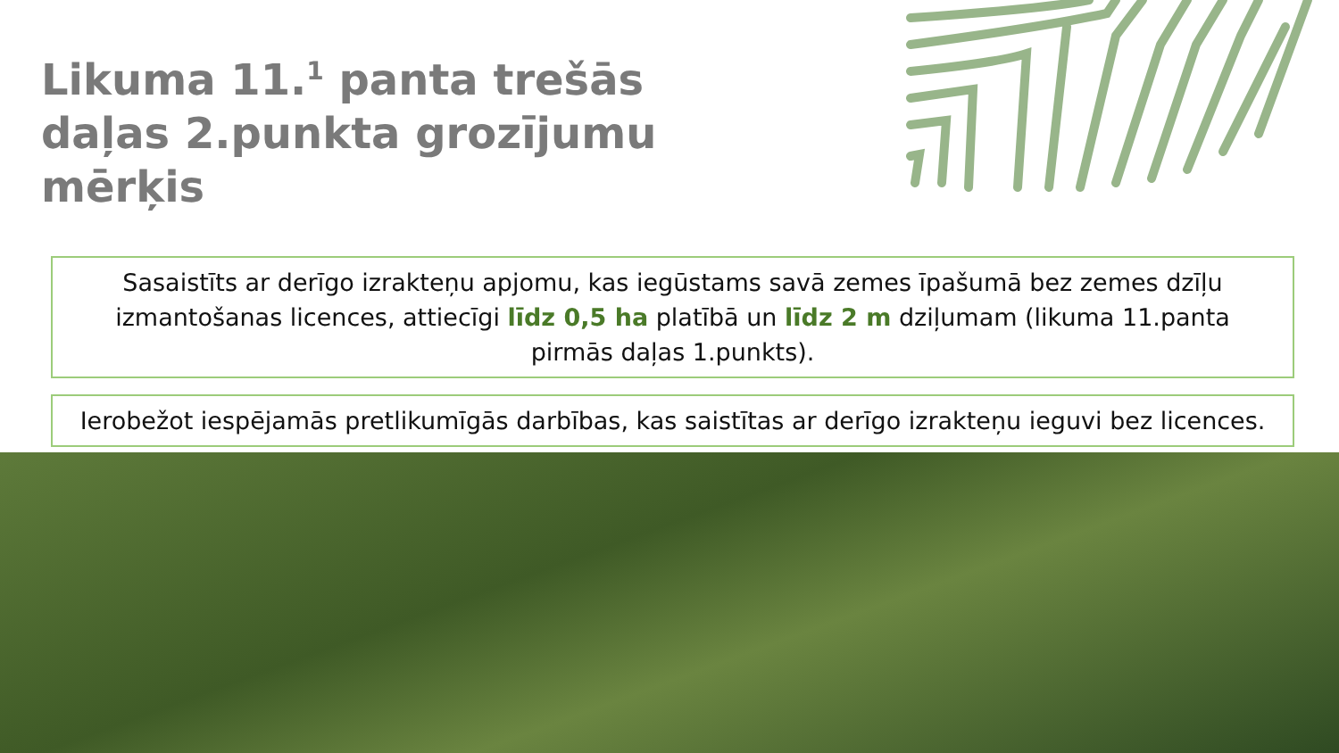Likuma 11.<sup>1</sup> panta trešās daļas 2.punkta grozījumu mērķis
Sasaistīts ar derīgo izrakteņu apjomu, kas iegūstams savā zemes īpašumā bez zemes dzīļu izmantošanas licences, attiecīgi līdz 0,5 ha platībā un līdz 2 m dziļumam (likuma 11.panta pirmās daļas 1.punkts).
Ierobežot iespējamās pretlikumīgās darbības, kas saistītas ar derīgo izrakteņu ieguvi bez licences.